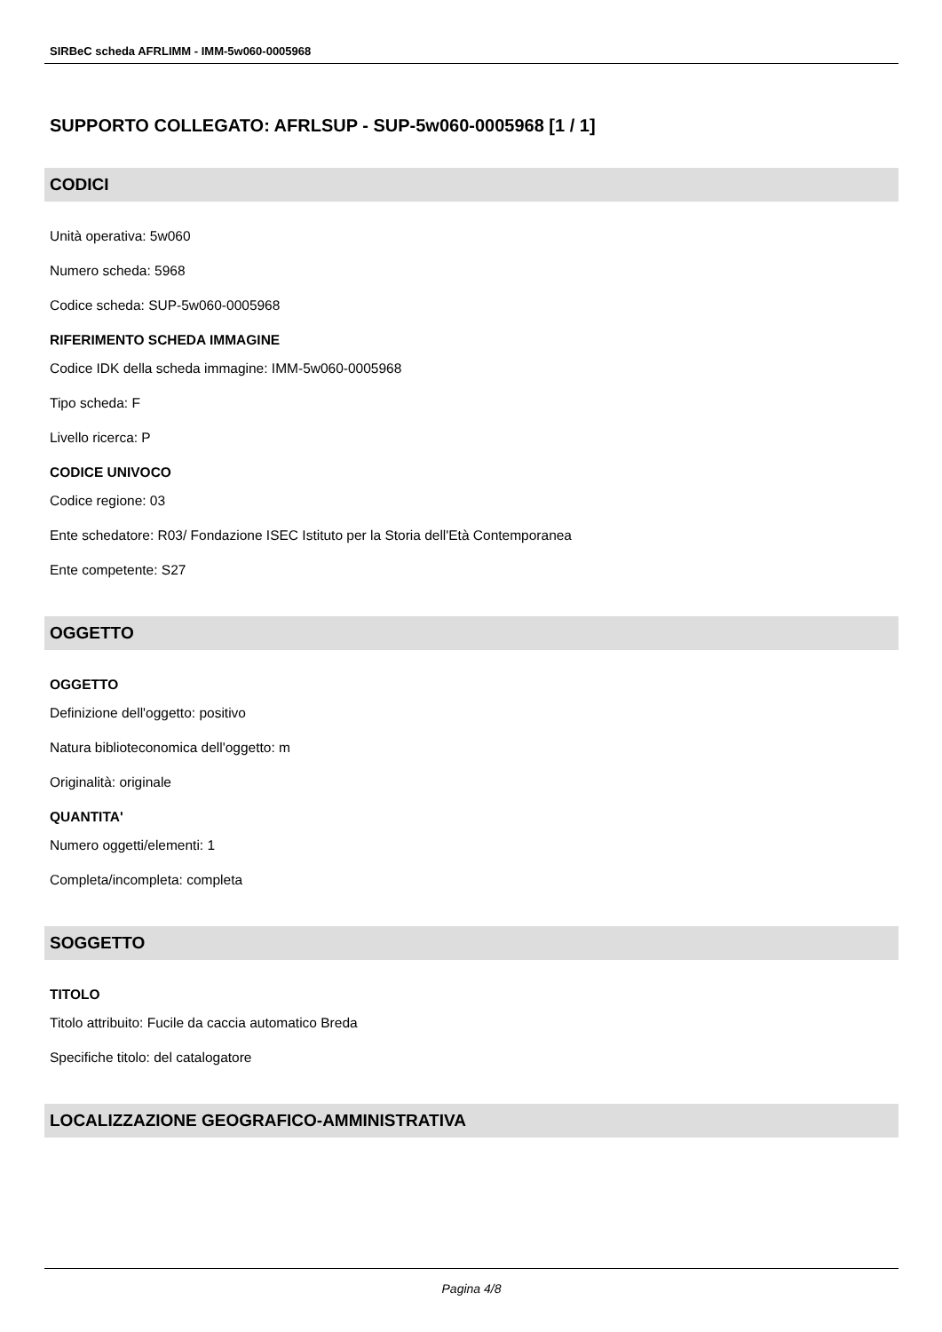SIRBeC scheda AFRLIMM - IMM-5w060-0005968
SUPPORTO COLLEGATO: AFRLSUP - SUP-5w060-0005968 [1 / 1]
CODICI
Unità operativa: 5w060
Numero scheda: 5968
Codice scheda: SUP-5w060-0005968
RIFERIMENTO SCHEDA IMMAGINE
Codice IDK della scheda immagine: IMM-5w060-0005968
Tipo scheda: F
Livello ricerca: P
CODICE UNIVOCO
Codice regione: 03
Ente schedatore: R03/ Fondazione ISEC Istituto per la Storia dell'Età Contemporanea
Ente competente: S27
OGGETTO
OGGETTO
Definizione dell'oggetto: positivo
Natura biblioteconomica dell'oggetto: m
Originalità: originale
QUANTITA'
Numero oggetti/elementi: 1
Completa/incompleta: completa
SOGGETTO
TITOLO
Titolo attribuito: Fucile da caccia automatico Breda
Specifiche titolo: del catalogatore
LOCALIZZAZIONE GEOGRAFICO-AMMINISTRATIVA
Pagina 4/8